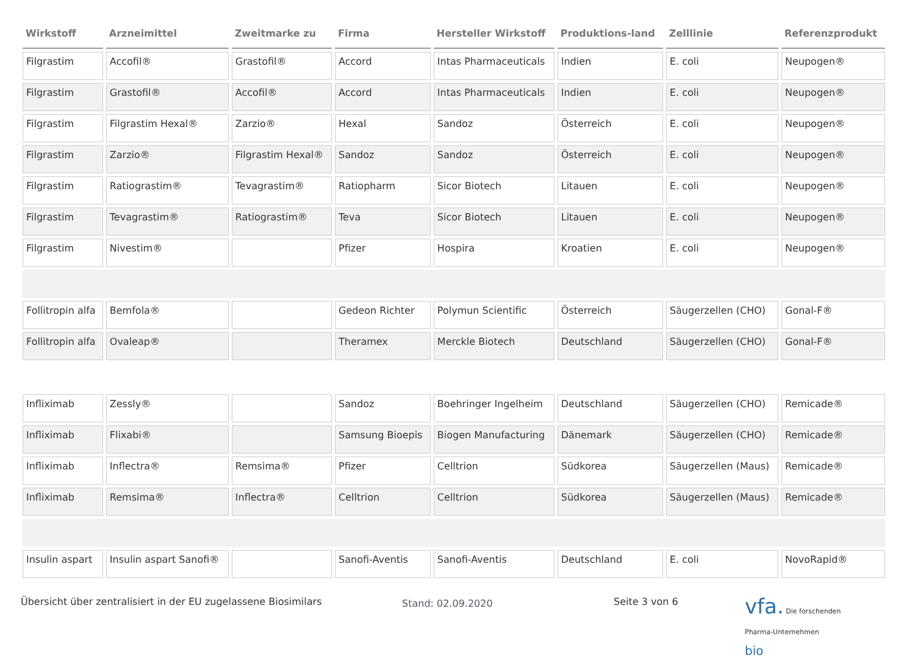| Wirkstoff | Arzneimittel | Zweitmarke zu | Firma | Hersteller Wirkstoff | Produktions-land | Zelllinie | Referenzprodukt |
| --- | --- | --- | --- | --- | --- | --- | --- |
| Filgrastim | Accofil® | Grastofil® | Accord | Intas Pharmaceuticals | Indien | E. coli | Neupogen® |
| Filgrastim | Grastofil® | Accofil® | Accord | Intas Pharmaceuticals | Indien | E. coli | Neupogen® |
| Filgrastim | Filgrastim Hexal® | Zarzio® | Hexal | Sandoz | Österreich | E. coli | Neupogen® |
| Filgrastim | Zarzio® | Filgrastim Hexal® | Sandoz | Sandoz | Österreich | E. coli | Neupogen® |
| Filgrastim | Ratiograstim® | Tevagrastim® | Ratiopharm | Sicor Biotech | Litauen | E. coli | Neupogen® |
| Filgrastim | Tevagrastim® | Ratiograstim® | Teva | Sicor Biotech | Litauen | E. coli | Neupogen® |
| Filgrastim | Nivestim® | | Pfizer | Hospira | Kroatien | E. coli | Neupogen® |
| Follitropin alfa | Bemfola® | | Gedeon Richter | Polymun Scientific | Österreich | Säugerzellen (CHO) | Gonal-F® |
| Follitropin alfa | Ovaleap® | | Theramex | Merckle Biotech | Deutschland | Säugerzellen (CHO) | Gonal-F® |
| Infliximab | Zessly® | | Sandoz | Boehringer Ingelheim | Deutschland | Säugerzellen (CHO) | Remicade® |
| Infliximab | Flixabi® | | Samsung Bioepis | Biogen Manufacturing | Dänemark | Säugerzellen (CHO) | Remicade® |
| Infliximab | Inflectra® | Remsima® | Pfizer | Celltrion | Südkorea | Säugerzellen (Maus) | Remicade® |
| Infliximab | Remsima® | Inflectra® | Celltrion | Celltrion | Südkorea | Säugerzellen (Maus) | Remicade® |
| Insulin aspart | Insulin aspart Sanofi® | | Sanofi-Aventis | Sanofi-Aventis | Deutschland | E. coli | NovoRapid® |
Übersicht über zentralisiert in der EU zugelassene Biosimilars
Stand: 02.09.2020
Seite 3 von 6
vfa. Die forschenden
Pharma-Unternehmen
bio